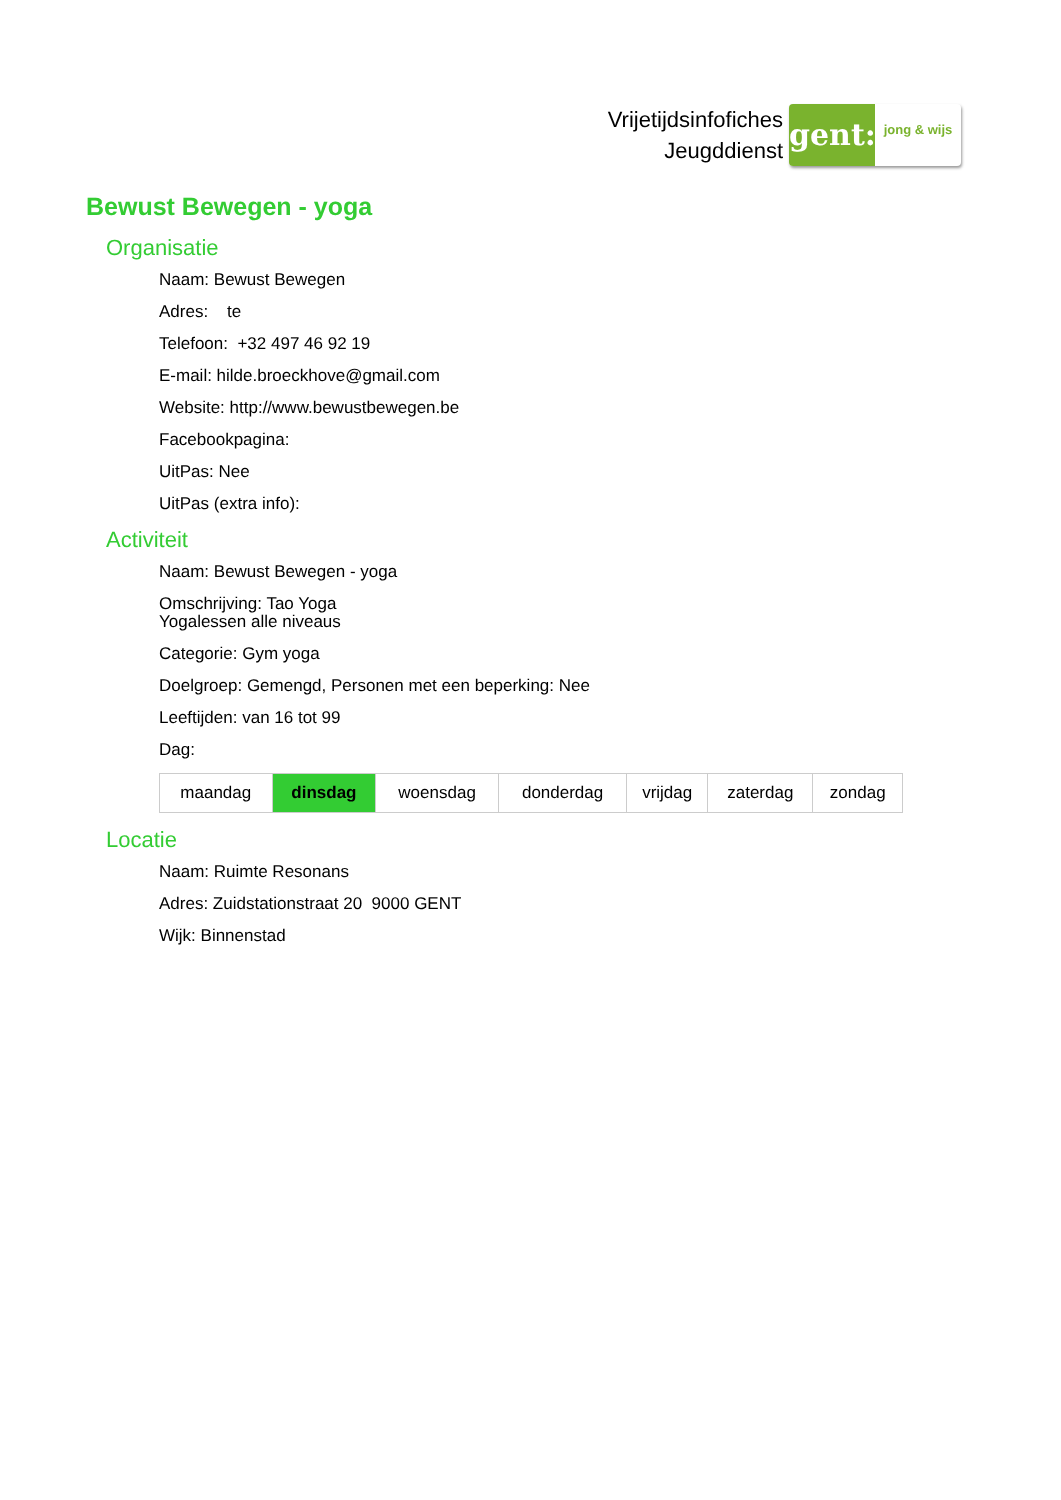Vrijetijdsinfofiches
Jeugddienst
gent:
jong & wijs
Bewust Bewegen - yoga
Organisatie
Naam: Bewust Bewegen
Adres: te
Telefoon: +32 497 46 92 19
E-mail: hilde.broeckhove@gmail.com
Website: http://www.bewustbewegen.be
Facebookpagina:
UitPas: Nee
UitPas (extra info):
Activiteit
Naam: Bewust Bewegen - yoga
Omschrijving: Tao Yoga
Yogalessen alle niveaus
Categorie: Gym yoga
Doelgroep: Gemengd, Personen met een beperking: Nee
Leeftijden: van 16 tot 99
Dag:
| maandag | dinsdag | woensdag | donderdag | vrijdag | zaterdag | zondag |
Locatie
Naam: Ruimte Resonans
Adres: Zuidstationstraat 20 9000 GENT
Wijk: Binnenstad